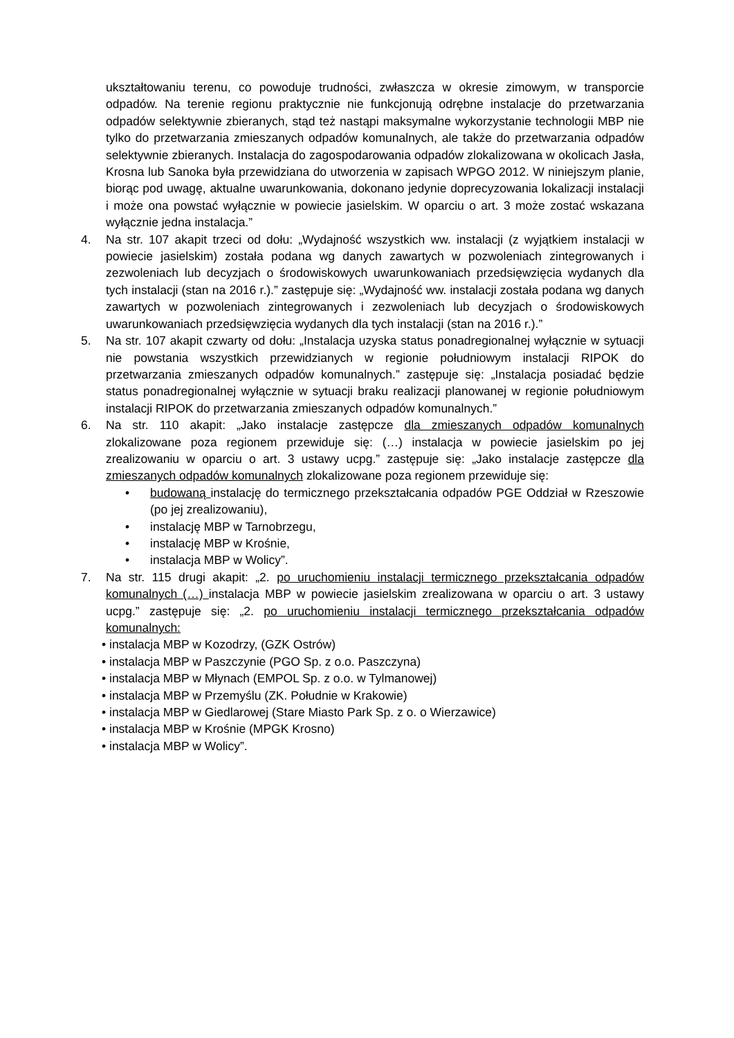ukształtowaniu terenu, co powoduje trudności, zwłaszcza w okresie zimowym, w transporcie odpadów. Na terenie regionu praktycznie nie funkcjonują odrębne instalacje do przetwarzania odpadów selektywnie zbieranych, stąd też nastąpi maksymalne wykorzystanie technologii MBP nie tylko do przetwarzania zmieszanych odpadów komunalnych, ale także do przetwarzania odpadów selektywnie zbieranych. Instalacja do zagospodarowania odpadów zlokalizowana w okolicach Jasła, Krosna lub Sanoka była przewidziana do utworzenia w zapisach WPGO 2012. W niniejszym planie, biorąc pod uwagę, aktualne uwarunkowania, dokonano jedynie doprecyzowania lokalizacji instalacji i może ona powstać wyłącznie w powiecie jasielskim. W oparciu o art. 3 może zostać wskazana wyłącznie jedna instalacja.”
4. Na str. 107 akapit trzeci od dołu: „Wydajność wszystkich ww. instalacji (z wyjątkiem instalacji w powiecie jasielskim) została podana wg danych zawartych w pozwoleniach zintegrowanych i zezwoleniach lub decyzjach o środowiskowych uwarunkowaniach przedsięwzięcia wydanych dla tych instalacji (stan na 2016 r.).” zastępuje się: „Wydajność ww. instalacji została podana wg danych zawartych w pozwoleniach zintegrowanych i zezwoleniach lub decyzjach o środowiskowych uwarunkowaniach przedsięwzięcia wydanych dla tych instalacji (stan na 2016 r.).”
5. Na str. 107 akapit czwarty od dołu: „Instalacja uzyska status ponadregionalnej wyłącznie w sytuacji nie powstania wszystkich przewidzianych w regionie południowym instalacji RIPOK do przetwarzania zmieszanych odpadów komunalnych.” zastępuje się: „Instalacja posiadać będzie status ponadregionalnej wyłącznie w sytuacji braku realizacji planowanej w regionie południowym instalacji RIPOK do przetwarzania zmieszanych odpadów komunalnych.”
6. Na str. 110 akapit: „Jako instalacje zastępcze dla zmieszanych odpadów komunalnych zlokalizowane poza regionem przewiduje się: (…) instalacja w powiecie jasielskim po jej zrealizowaniu w oparciu o art. 3 ustawy ucpg.” zastępuje się: „Jako instalacje zastępcze dla zmieszanych odpadów komunalnych zlokalizowane poza regionem przewiduje się:
• budowaną instalację do termicznego przekształcania odpadów PGE Oddział w Rzeszowie (po jej zrealizowaniu),
• instalację MBP w Tarnobrzegu,
• instalację MBP w Krośnie,
• instalacja MBP w Wolicy”.
7. Na str. 115 drugi akapit: „2. po uruchomieniu instalacji termicznego przekształcania odpadów komunalnych (…) instalacja MBP w powiecie jasielskim zrealizowana w oparciu o art. 3 ustawy ucpg.” zastępuje się: „2. po uruchomieniu instalacji termicznego przekształcania odpadów komunalnych:
• instalacja MBP w Kozodrzy, (GZK Ostrów)
• instalacja MBP w Paszczynie (PGO Sp. z o.o. Paszczyna)
• instalacja MBP w Młynach (EMPOL Sp. z o.o. w Tylmanowej)
• instalacja MBP w Przemyślu (ZK. Południe w Krakowie)
• instalacja MBP w Giedlarowej (Stare Miasto Park Sp. z o. o Wierzawice)
• instalacja MBP w Krośnie (MPGK Krosno)
• instalacja MBP w Wolicy”.